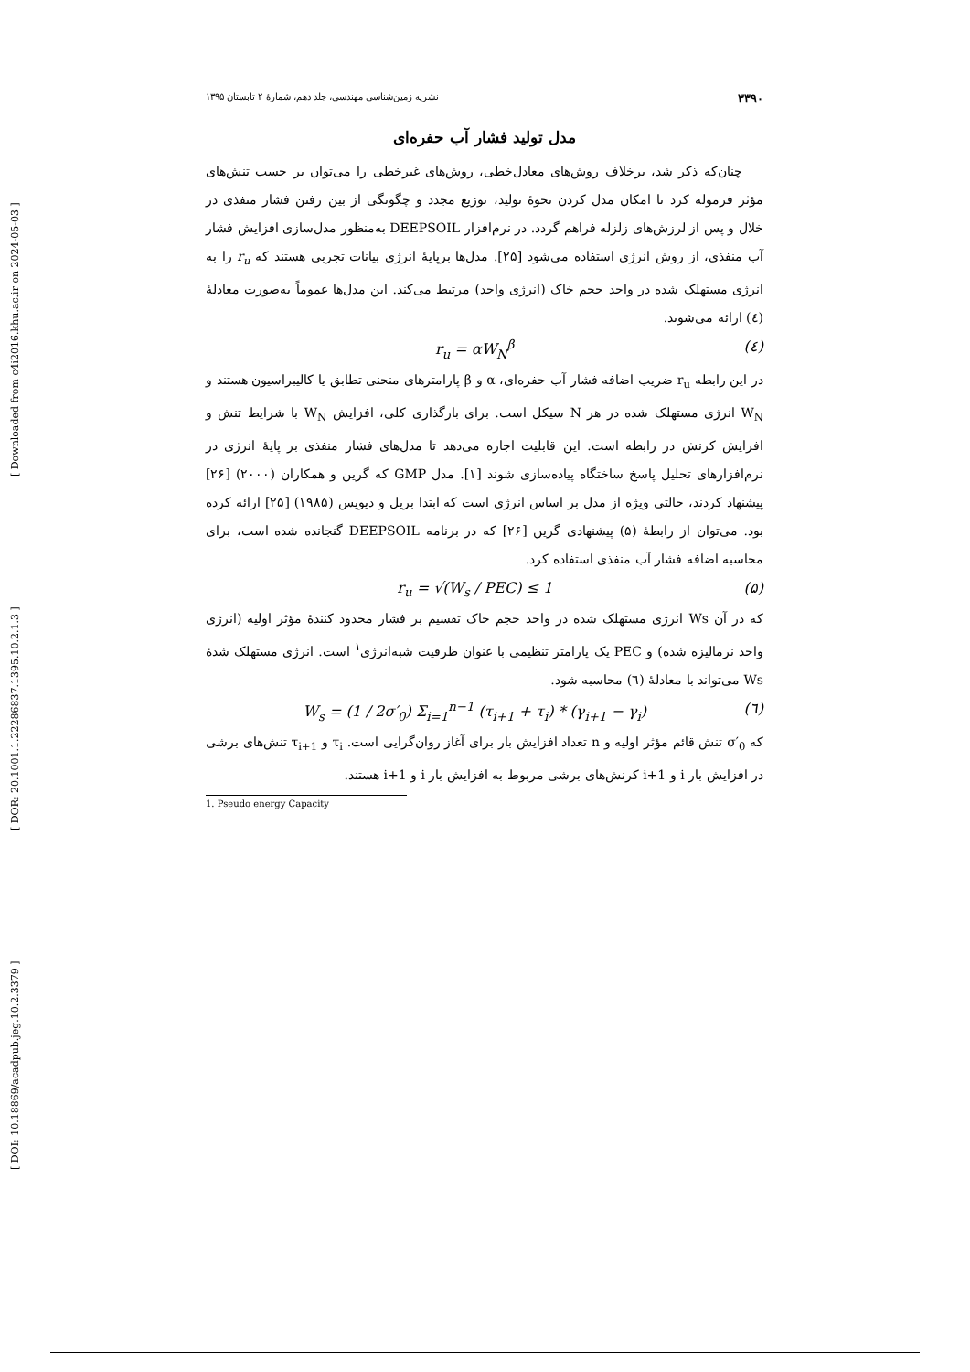[ DOI: 10.18869/acadpub.jeg.10.2.3379 ] [ DOR: 20.1001.1.22286837.1395.10.2.1.3 ] [ Downloaded from c4i2016.khu.ac.ir on 2024-05-03 ]
۳۳۹۰ نشریه زمین‌شناسی مهندسی، جلد دهم، شمارهٔ ۲ تابستان ۱۳۹۵
مدل تولید فشار آب حفره‌ای
چنان‌که ذکر شد، برخلاف روش‌های معادل‌خطی، روش‌های غیرخطی را می‌توان بر حسب تنش‌های مؤثر فرموله کرد تا امکان مدل کردن نحوهٔ تولید، توزیع مجدد و چگونگی از بین رفتن فشار منفذی در خلال و پس از لرزش‌های زلزله فراهم گردد. در نرم‌افزار DEEPSOIL به‌منظور مدل‌سازی افزایش فشار آب منفذی، از روش انرژی استفاده می‌شود [۲۵]. مدل‌ها برپایهٔ انرژی بیانات تجربی هستند که r<sub>u</sub> را به انرژی مستهلک شده در واحد حجم خاک (انرژی واحد) مرتبط می‌کند. این مدل‌ها عموماً به‌صورت معادلهٔ (٤) ارائه می‌شوند.
(٤) r<sub>u</sub> = αW<sub>N</sub><sup>β</sup>
در این رابطه r<sub>u</sub> ضریب اضافه فشار آب حفره‌ای، α و β پارامترهای منحنی تطابق یا کالیبراسیون هستند و W<sub>N</sub> انرژی مستهلک شده در هر N سیکل است. برای بارگذاری کلی، افزایش W<sub>N</sub> با شرایط تنش و افزایش کرنش در رابطه است. این قابلیت اجازه می‌دهد تا مدل‌های فشار منفذی بر پایهٔ انرژی در نرم‌افزارهای تحلیل پاسخ ساختگاه پیاده‌سازی شوند [۱]. مدل GMP که گرین و همکاران (۲۰۰۰) [۲۶] پیشنهاد کردند، حالتی ویژه از مدل بر اساس انرژی است که ابتدا بریل و دیویس (۱۹۸۵) [۲۵] ارائه کرده بود. می‌توان از رابطهٔ (۵) پیشنهادی گرین [۲۶] که در برنامه DEEPSOIL گنجانده شده است، برای محاسبه اضافه فشار آب منفذی استفاده کرد.
(۵) r<sub>u</sub> = √(W<sub>s</sub> / PEC) ≤ 1
که در آن Ws انرژی مستهلک شده در واحد حجم خاک تقسیم بر فشار محدود کنندهٔ مؤثر اولیه (انرژی واحد نرمالیزه شده) و PEC یک پارامتر تنظیمی با عنوان ظرفیت شبه‌انرژی<sup>۱</sup> است. انرژی مستهلک شدهٔ Ws می‌تواند با معادلهٔ (٦) محاسبه شود.
(٦) W<sub>s</sub> = (1 / 2σ′<sub>0</sub>) Σ<sub>i=1</sub><sup>n−1</sup> (τ<sub>i+1</sub> + τ<sub>i</sub>) * (γ<sub>i+1</sub> − γ<sub>i</sub>)
که σ′<sub>0</sub> تنش قائم مؤثر اولیه و n تعداد افزایش بار برای آغاز روان‌گرایی است. τ<sub>i</sub> و τ<sub>i+1</sub> تنش‌های برشی در افزایش بار i و i+1 کرنش‌های برشی مربوط به افزایش بار i و i+1 هستند.
1. Pseudo energy Capacity